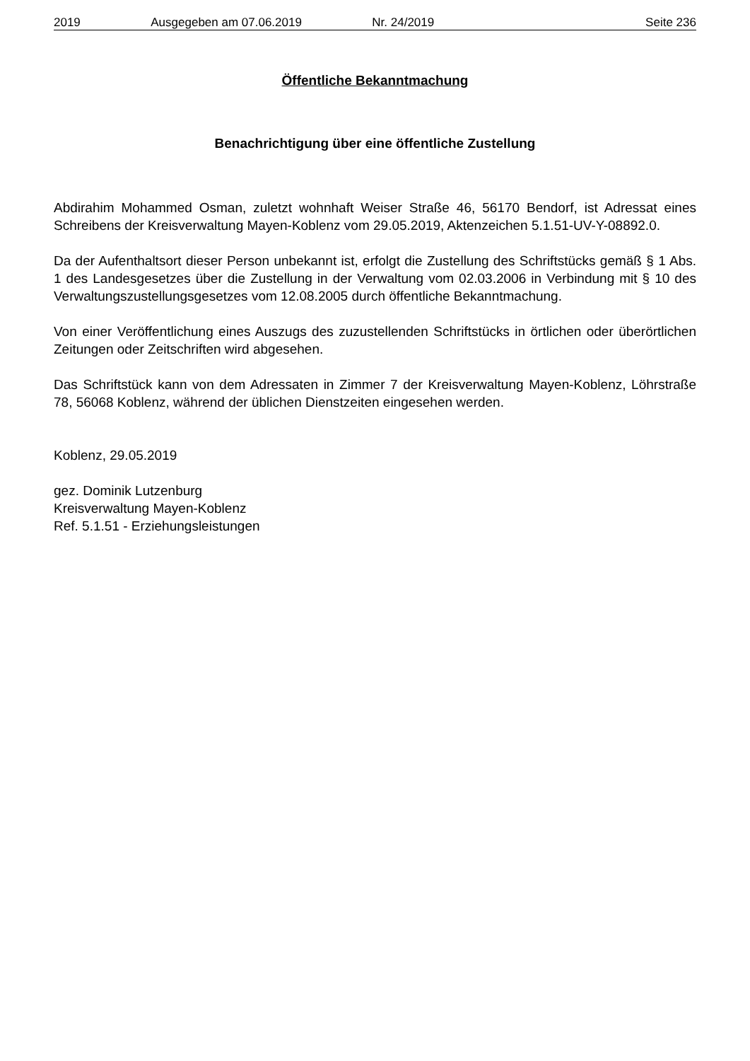2019 Ausgegeben am 07.06.2019 Nr. 24/2019 Seite 236
Öffentliche Bekanntmachung
Benachrichtigung über eine öffentliche Zustellung
Abdirahim Mohammed Osman, zuletzt wohnhaft Weiser Straße 46, 56170 Bendorf, ist Adressat eines Schreibens der Kreisverwaltung Mayen-Koblenz vom 29.05.2019, Aktenzeichen 5.1.51-UV-Y-08892.0.
Da der Aufenthaltsort dieser Person unbekannt ist, erfolgt die Zustellung des Schriftstücks gemäß § 1 Abs. 1 des Landesgesetzes über die Zustellung in der Verwaltung vom 02.03.2006 in Verbindung mit § 10 des Verwaltungszustellungsgesetzes vom 12.08.2005 durch öffentliche Bekanntmachung.
Von einer Veröffentlichung eines Auszugs des zuzustellenden Schriftstücks in örtlichen oder überörtlichen Zeitungen oder Zeitschriften wird abgesehen.
Das Schriftstück kann von dem Adressaten in Zimmer 7 der Kreisverwaltung Mayen-Koblenz, Löhrstraße 78, 56068 Koblenz, während der üblichen Dienstzeiten eingesehen werden.
Koblenz, 29.05.2019
gez. Dominik Lutzenburg
Kreisverwaltung Mayen-Koblenz
Ref. 5.1.51 - Erziehungsleistungen